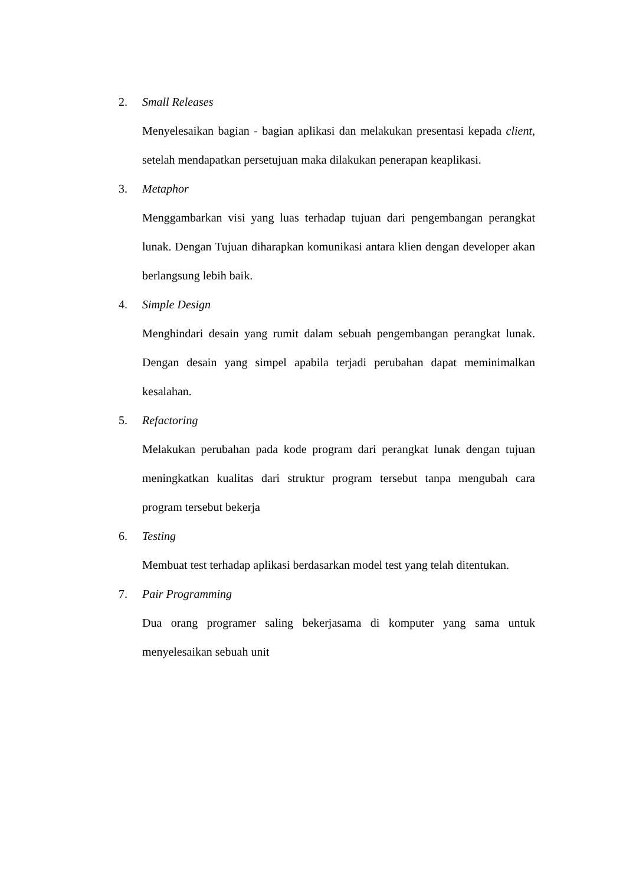2. Small Releases
Menyelesaikan bagian - bagian aplikasi dan melakukan presentasi kepada client, setelah mendapatkan persetujuan maka dilakukan penerapan keaplikasi.
3. Metaphor
Menggambarkan visi yang luas terhadap tujuan dari pengembangan perangkat lunak. Dengan Tujuan diharapkan komunikasi antara klien dengan developer akan berlangsung lebih baik.
4. Simple Design
Menghindari desain yang rumit dalam sebuah pengembangan perangkat lunak. Dengan desain yang simpel apabila terjadi perubahan dapat meminimalkan kesalahan.
5. Refactoring
Melakukan perubahan pada kode program dari perangkat lunak dengan tujuan meningkatkan kualitas dari struktur program tersebut tanpa mengubah cara program tersebut bekerja
6. Testing
Membuat test terhadap aplikasi berdasarkan model test yang telah ditentukan.
7. Pair Programming
Dua orang programer saling bekerjasama di komputer yang sama untuk menyelesaikan sebuah unit